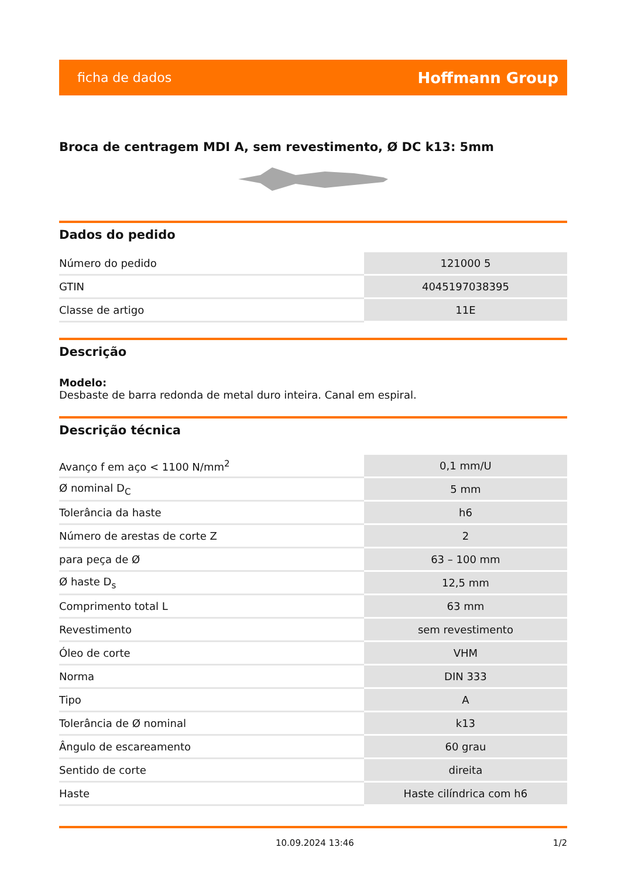ficha de dados Hoffmann Group
Broca de centragem MDI A, sem revestimento, Ø DC k13: 5mm
Dados do pedido
| Número do pedido | 121000 5 |
| GTIN | 4045197038395 |
| Classe de artigo | 11E |
Descrição
Modelo:
Desbaste de barra redonda de metal duro inteira. Canal em espiral.
Descrição técnica
| Avanço f em aço < 1100 N/mm<sup>2</sup> | 0,1 mm/U |
| Ø nominal D<sub>C</sub> | 5 mm |
| Tolerância da haste | h6 |
| Número de arestas de corte Z | 2 |
| para peça de Ø | 63 – 100 mm |
| Ø haste D<sub>s</sub> | 12,5 mm |
| Comprimento total L | 63 mm |
| Revestimento | sem revestimento |
| Óleo de corte | VHM |
| Norma | DIN 333 |
| Tipo | A |
| Tolerância de Ø nominal | k13 |
| Ângulo de escareamento | 60 grau |
| Sentido de corte | direita |
| Haste | Haste cilíndrica com h6 |
10.09.2024 13:46 1/2